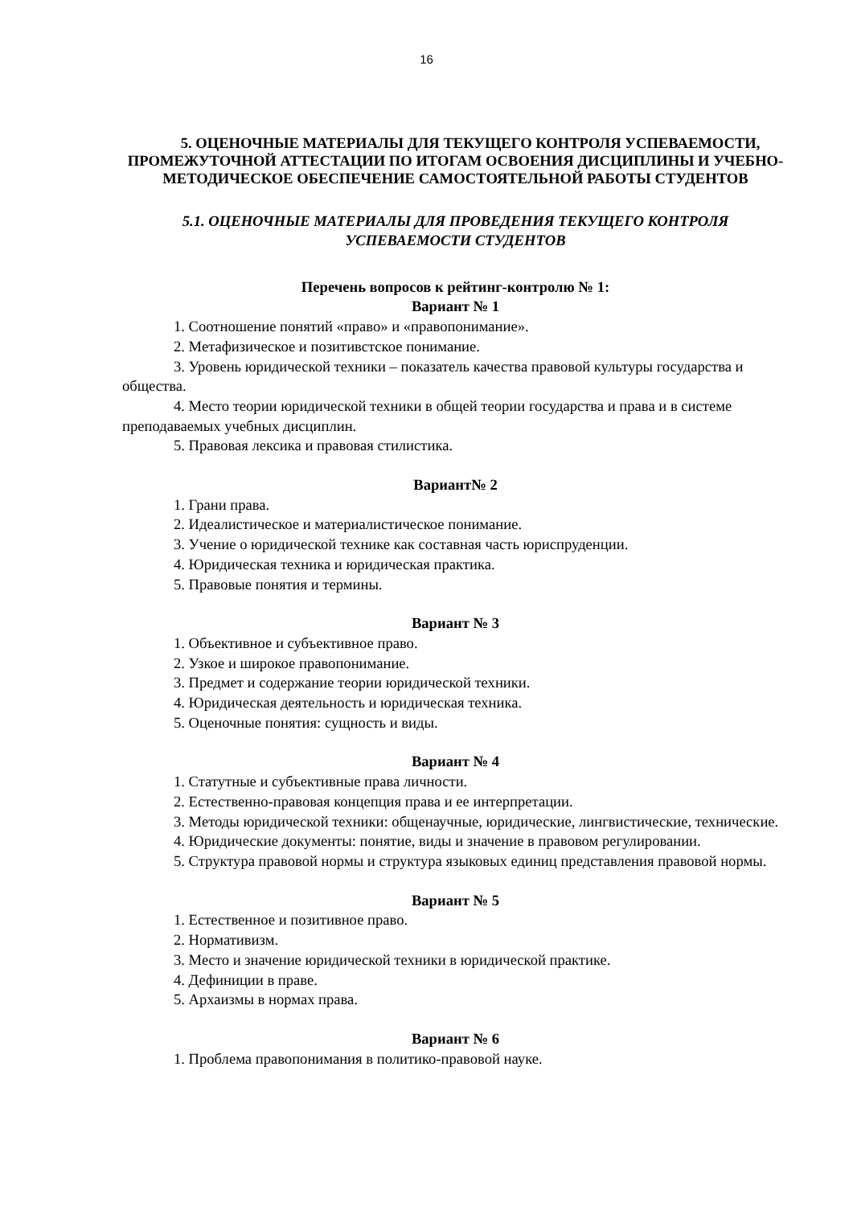16
5. ОЦЕНОЧНЫЕ МАТЕРИАЛЫ ДЛЯ ТЕКУЩЕГО КОНТРОЛЯ УСПЕВАЕМОСТИ, ПРОМЕЖУТОЧНОЙ АТТЕСТАЦИИ ПО ИТОГАМ ОСВОЕНИЯ ДИСЦИПЛИНЫ И УЧЕБНО-МЕТОДИЧЕСКОЕ ОБЕСПЕЧЕНИЕ САМОСТОЯТЕЛЬНОЙ РАБОТЫ СТУДЕНТОВ
5.1. ОЦЕНОЧНЫЕ МАТЕРИАЛЫ ДЛЯ ПРОВЕДЕНИЯ ТЕКУЩЕГО КОНТРОЛЯ УСПЕВАЕМОСТИ СТУДЕНТОВ
Перечень вопросов к рейтинг-контролю № 1:
Вариант № 1
1. Соотношение понятий «право» и «правопонимание».
2. Метафизическое и позитивстское понимание.
3. Уровень юридической техники – показатель качества правовой культуры государства и общества.
4. Место теории юридической техники в общей теории государства и права и в системе преподаваемых учебных дисциплин.
5. Правовая лексика и правовая стилистика.
Вариант№ 2
1. Грани права.
2. Идеалистическое и материалистическое понимание.
3. Учение о юридической технике как составная часть юриспруденции.
4. Юридическая техника и юридическая практика.
5. Правовые понятия и термины.
Вариант № 3
1. Объективное и субъективное право.
2. Узкое и широкое правопонимание.
3. Предмет и содержание теории юридической техники.
4. Юридическая деятельность и юридическая техника.
5. Оценочные понятия: сущность и виды.
Вариант № 4
1. Статутные и субъективные права личности.
2. Естественно-правовая концепция права и ее интерпретации.
3. Методы юридической техники: общенаучные, юридические, лингвистические, технические.
4. Юридические документы: понятие, виды и значение в правовом регулировании.
5. Структура правовой нормы и структура языковых единиц представления правовой нормы.
Вариант № 5
1. Естественное и позитивное право.
2. Нормативизм.
3. Место и значение юридической техники в юридической практике.
4. Дефиниции в праве.
5. Архаизмы в нормах права.
Вариант № 6
1. Проблема правопонимания в политико-правовой науке.